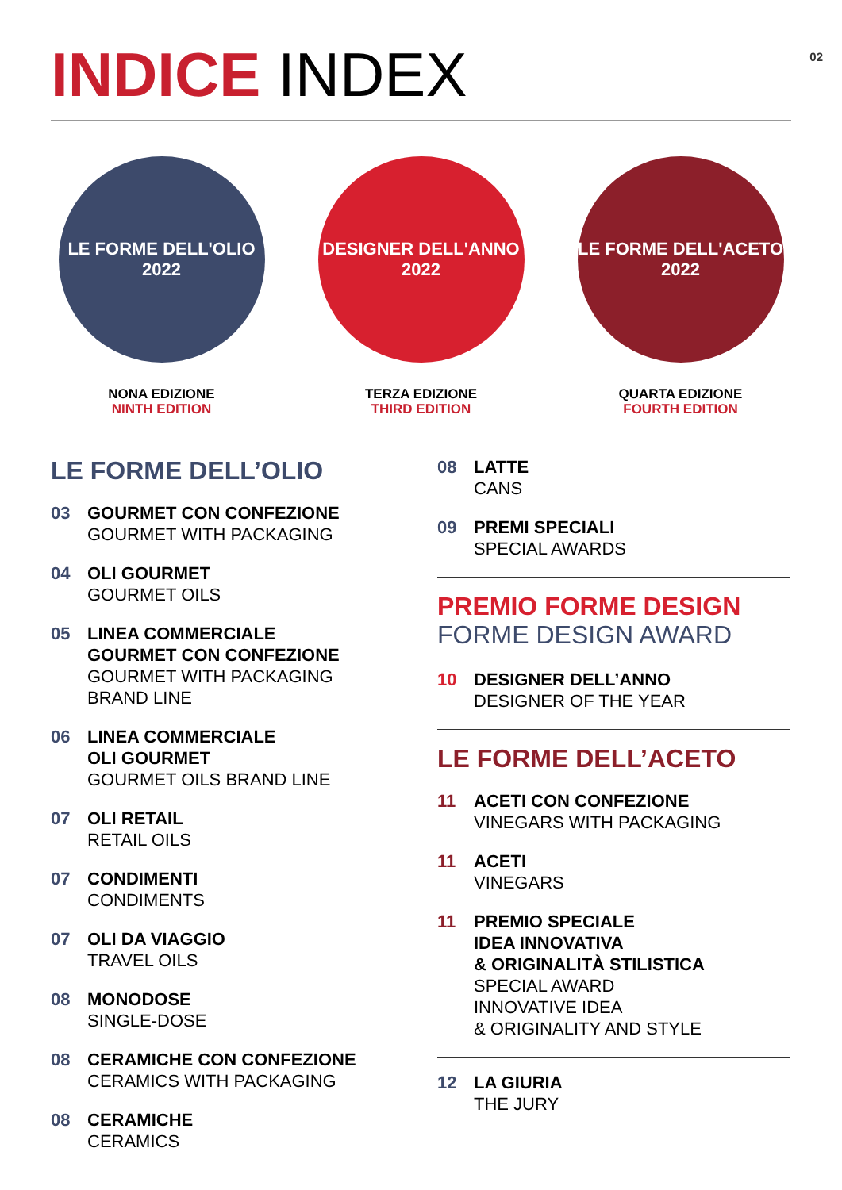INDICE INDEX
02
LE FORME DELL'OLIO
2022
NONA EDIZIONE
NINTH EDITION
DESIGNER DELL'ANNO
2022
TERZA EDIZIONE
THIRD EDITION
LE FORME DELL'ACETO
2022
QUARTA EDIZIONE
FOURTH EDITION
LE FORME DELL’OLIO
03 GOURMET CON CONFEZIONE
GOURMET WITH PACKAGING
04 OLI GOURMET
GOURMET OILS
05 LINEA COMMERCIALE
GOURMET CON CONFEZIONE
GOURMET WITH PACKAGING
BRAND LINE
06 LINEA COMMERCIALE
OLI GOURMET
GOURMET OILS BRAND LINE
07 OLI RETAIL
RETAIL OILS
07 CONDIMENTI
CONDIMENTS
07 OLI DA VIAGGIO
TRAVEL OILS
08 MONODOSE
SINGLE-DOSE
08 CERAMICHE CON CONFEZIONE
CERAMICS WITH PACKAGING
08 CERAMICHE
CERAMICS
08 LATTE
CANS
09 PREMI SPECIALI
SPECIAL AWARDS
PREMIO FORME DESIGN
FORME DESIGN AWARD
10 DESIGNER DELL’ANNO
DESIGNER OF THE YEAR
LE FORME DELL’ACETO
11 ACETI CON CONFEZIONE
VINEGARS WITH PACKAGING
11 ACETI
VINEGARS
11 PREMIO SPECIALE
IDEA INNOVATIVA
& ORIGINALITÀ STILISTICA
SPECIAL AWARD
INNOVATIVE IDEA
& ORIGINALITY AND STYLE
12 LA GIURIA
THE JURY